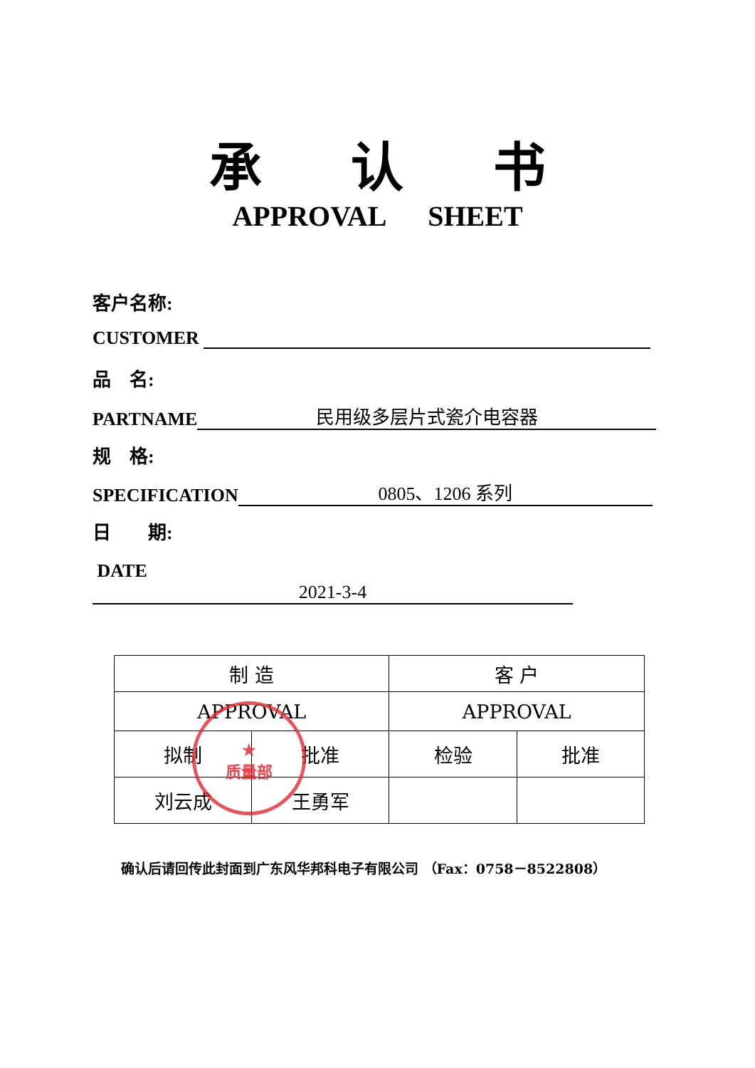承 认 书
APPROVAL SHEET
客户名称:
CUSTOMER
品　名:
PARTNAME 民用级多层片式瓷介电容器
规　格:
SPECIFICATION 0805、1206 系列
日　　期:
DATE　　2021-3-4
| 制 造 | | 客 户 | |
| APPROVAL | | APPROVAL | |
| 拟制 | 批准 | 检验 | 批准 |
| 刘云成 | 王勇军 | | |
★
质量部
确认后请回传此封面到广东风华邦科电子有限公司 （Fax：0758－8522808）